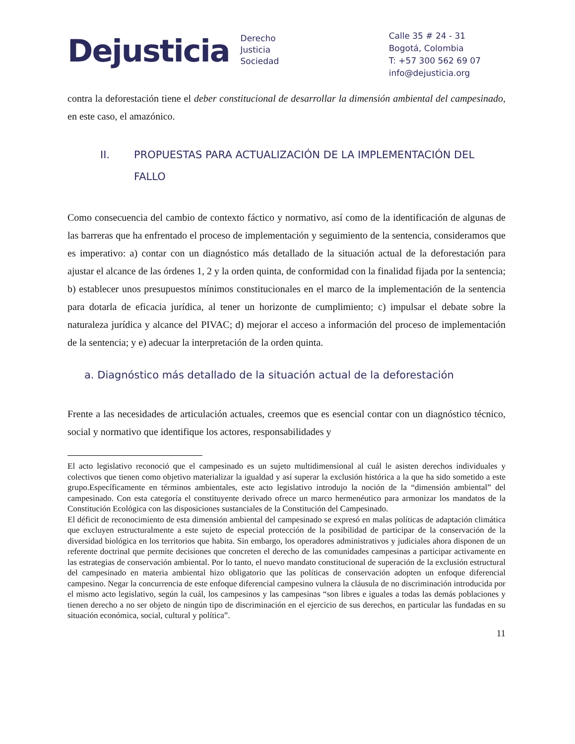Dejusticia
Derecho
Justicia
Sociedad
Calle 35 # 24 - 31
Bogotá, Colombia
T: +57 300 562 69 07
info@dejusticia.org
contra la deforestación tiene el deber constitucional de desarrollar la dimensión ambiental del campesinado, en este caso, el amazónico.
II. PROPUESTAS PARA ACTUALIZACIÓN DE LA IMPLEMENTACIÓN DEL FALLO
Como consecuencia del cambio de contexto fáctico y normativo, así como de la identificación de algunas de las barreras que ha enfrentado el proceso de implementación y seguimiento de la sentencia, consideramos que es imperativo: a) contar con un diagnóstico más detallado de la situación actual de la deforestación para ajustar el alcance de las órdenes 1, 2 y la orden quinta, de conformidad con la finalidad fijada por la sentencia; b) establecer unos presupuestos mínimos constitucionales en el marco de la implementación de la sentencia para dotarla de eficacia jurídica, al tener un horizonte de cumplimiento; c) impulsar el debate sobre la naturaleza jurídica y alcance del PIVAC; d) mejorar el acceso a información del proceso de implementación de la sentencia; y e) adecuar la interpretación de la orden quinta.
a. Diagnóstico más detallado de la situación actual de la deforestación
Frente a las necesidades de articulación actuales, creemos que es esencial contar con un diagnóstico técnico, social y normativo que identifique los actores, responsabilidades y
El acto legislativo reconoció que el campesinado es un sujeto multidimensional al cuál le asisten derechos individuales y colectivos que tienen como objetivo materializar la igualdad y así superar la exclusión histórica a la que ha sido sometido a este grupo.Específicamente en términos ambientales, este acto legislativo introdujo la noción de la “dimensión ambiental” del campesinado. Con esta categoría el constituyente derivado ofrece un marco hermenéutico para armonizar los mandatos de la Constitución Ecológica con las disposiciones sustanciales de la Constitución del Campesinado.
El déficit de reconocimiento de esta dimensión ambiental del campesinado se expresó en malas políticas de adaptación climática que excluyen estructuralmente a este sujeto de especial protección de la posibilidad de participar de la conservación de la diversidad biológica en los territorios que habita. Sin embargo, los operadores administrativos y judiciales ahora disponen de un referente doctrinal que permite decisiones que concreten el derecho de las comunidades campesinas a participar activamente en las estrategias de conservación ambiental. Por lo tanto, el nuevo mandato constitucional de superación de la exclusión estructural del campesinado en materia ambiental hizo obligatorio que las políticas de conservación adopten un enfoque diferencial campesino. Negar la concurrencia de este enfoque diferencial campesino vulnera la cláusula de no discriminación introducida por el mismo acto legislativo, según la cuál, los campesinos y las campesinas “son libres e iguales a todas las demás poblaciones y tienen derecho a no ser objeto de ningún tipo de discriminación en el ejercicio de sus derechos, en particular las fundadas en su situación económica, social, cultural y política”.
11